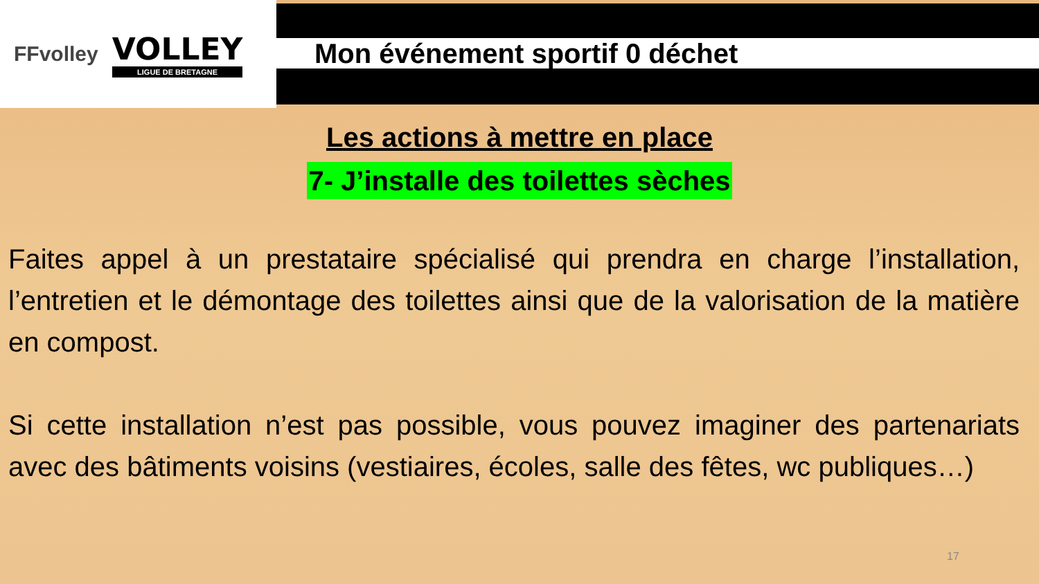FFvolley
VOLLEY
LIGUE DE BRETAGNE
Mon événement sportif 0 déchet
Les actions à mettre en place
7- J’installe des toilettes sèches
Faites appel à un prestataire spécialisé qui prendra en charge l’installation, l’entretien et le démontage des toilettes ainsi que de la valorisation de la matière en compost.
Si cette installation n’est pas possible, vous pouvez imaginer des partenariats avec des bâtiments voisins (vestiaires, écoles, salle des fêtes, wc publiques…)
17